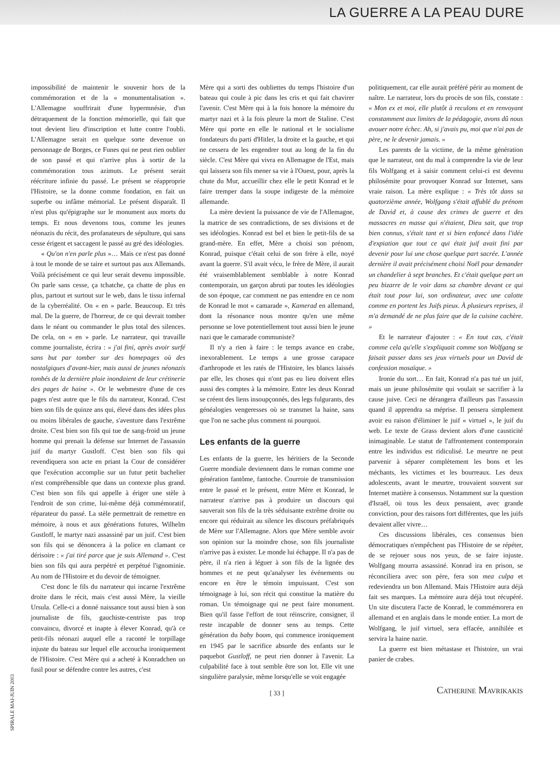LA GUERRE A LA PEAU DURE
SPIRALE MAI-JUIN 2003
impossibilité de maintenir le souvenir hors de la commémoration et de la « monumentalisation ». L'Allemagne souffrirait d'une hypermnésie, d'un détraquement de la fonction mémorielle, qui fait que tout devient lieu d'inscription et lutte contre l'oubli. L'Allemagne serait en quelque sorte devenue un personnage de Borges, ce Funes qui ne peut rien oublier de son passé et qui n'arrive plus à sortir de la commémoration tous azimuts. Le présent serait réécriture infinie du passé. Le présent se réapproprie l'Histoire, se la donne comme fondation, en fait un superbe ou infâme mémorial. Le présent disparaît. Il n'est plus qu'épigraphe sur le monument aux morts du temps. Et nous devenons tous, comme les jeunes néonazis du récit, des profanateurs de sépulture, qui sans cesse érigent et saccagent le passé au gré des idéologies.
« Qu'on n'en parle plus »… Mais ce n'est pas donné à tout le monde de se taire et surtout pas aux Allemands. Voilà précisément ce qui leur serait devenu impossible. On parle sans cesse, ça tchatche, ça chatte de plus en plus, partout et surtout sur le web, dans le tissu infernal de la cyberréalité. On « en » parle. Beaucoup. Et très mal. De la guerre, de l'horreur, de ce qui devrait tomber dans le néant ou commander le plus total des silences. De cela, on « en » parle. Le narrateur, qui travaille comme journaliste, écrira : « j'ai fini, après avoir surfé sans but par tomber sur des homepages où des nostalgiques d'avant-hier, mais aussi de jeunes néonazis tombés de la dernière pluie inondaient de leur crétinerie des pages de haine ». Or le webmestre d'une de ces pages n'est autre que le fils du narrateur, Konrad. C'est bien son fils de quinze ans qui, élevé dans des idées plus ou moins libérales de gauche, s'aventure dans l'extrême droite. C'est bien son fils qui tue de sang-froid un jeune homme qui prenait la défense sur Internet de l'assassin juif du martyr Gustloff. C'est bien son fils qui revendiquera son acte en priant la Cour de considérer que l'exécution accomplie sur un futur petit bachelier n'est compréhensible que dans un contexte plus grand. C'est bien son fils qui appelle à ériger une stèle à l'endroit de son crime, lui-même déjà commémoratif, réparateur du passé. La stèle permettrait de remettre en mémoire, à nous et aux générations futures, Wilhelm Gustloff, le martyr nazi assassiné par un juif. C'est bien son fils qui se dénoncera à la police en clamant ce dérisoire : « j'ai tiré parce que je suis Allemand ». C'est bien son fils qui aura perpétré et perpétué l'ignominie. Au nom de l'Histoire et du devoir de témoigner.
C'est donc le fils du narrateur qui incarne l'extrême droite dans le récit, mais c'est aussi Mère, la vieille Ursula. Celle-ci a donné naissance tout aussi bien à son journaliste de fils, gauchiste-centriste pas trop convaincu, divorcé et inapte à élever Konrad, qu'à ce petit-fils néonazi auquel elle a raconté le torpillage injuste du bateau sur lequel elle accoucha ironiquement de l'Histoire. C'est Mère qui a acheté à Konradchen un fusil pour se défendre contre les autres, c'est
Mère qui a sorti des oubliettes du temps l'histoire d'un bateau qui coule à pic dans les cris et qui fait chavirer l'avenir. C'est Mère qui à la fois honore la mémoire du martyr nazi et à la fois pleure la mort de Staline. C'est Mère qui porte en elle le national et le socialisme fondateurs du parti d'Hitler, la droite et la gauche, et qui ne cessera de les engendrer tout au long de la fin du siècle. C'est Mère qui vivra en Allemagne de l'Est, mais qui laissera son fils mener sa vie à l'Ouest, pour, après la chute du Mur, accueillir chez elle le petit Konrad et le faire tremper dans la soupe indigeste de la mémoire allemande.
La mère devient la puissance de vie de l'Allemagne, la matrice de ses contradictions, de ses divisions et de ses idéologies. Konrad est bel et bien le petit-fils de sa grand-mère. En effet, Mère a choisi son prénom, Konrad, puisque c'était celui de son frère à elle, noyé avant la guerre. S'il avait vécu, le frère de Mère, il aurait été vraisemblablement semblable à notre Konrad contemporain, un garçon abruti par toutes les idéologies de son époque, car comment ne pas entendre en ce nom de Konrad le mot « camarade », Kamerad en allemand, dont la résonance nous montre qu'en une même personne se love potentiellement tout aussi bien le jeune nazi que le camarade communiste?
Il n'y a rien à faire : le temps avance en crabe, inexorablement. Le temps a une grosse carapace d'arthropode et les ratés de l'Histoire, les blancs laissés par elle, les choses qui n'ont pas eu lieu doivent elles aussi des comptes à la mémoire. Entre les deux Konrad se créent des liens insoupçonnés, des legs fulgurants, des généalogies vengeresses où se transmet la haine, sans que l'on ne sache plus comment ni pourquoi.
Les enfants de la guerre
Les enfants de la guerre, les héritiers de la Seconde Guerre mondiale deviennent dans le roman comme une génération fantôme, fantoche. Courroie de transmission entre le passé et le présent, entre Mère et Konrad, le narrateur n'arrive pas à produire un discours qui sauverait son fils de la très séduisante extrême droite ou encore qui réduirait au silence les discours préfabriqués de Mère sur l'Allemagne. Alors que Mère semble avoir son opinion sur la moindre chose, son fils journaliste n'arrive pas à exister. Le monde lui échappe. Il n'a pas de père, il n'a rien à léguer à son fils de la lignée des hommes et ne peut qu'analyser les événements ou encore en être le témoin impuissant. C'est son témoignage à lui, son récit qui constitue la matière du roman. Un témoignage qui ne peut faire monument. Bien qu'il fasse l'effort de tout réinscrire, consigner, il reste incapable de donner sens au temps. Cette génération du baby boom, qui commence ironiquement en 1945 par le sacrifice absurde des enfants sur le paquebot Gustloff, ne peut rien donner à l'avenir. La culpabilité face à tout semble être son lot. Elle vit une singulière paralysie, même lorsqu'elle se voit engagée
[ 33 ]
politiquement, car elle aurait préféré périr au moment de naître. Le narrateur, lors du procès de son fils, constate : « Mon ex et moi, elle plutôt à reculons et en renvoyant constamment aux limites de la pédagogie, avons dû nous avouer notre échec. Ah, si j'avais pu, moi que n'ai pas de père, ne le devenir jamais. »
Les parents de la victime, de la même génération que le narrateur, ont du mal à comprendre la vie de leur fils Wolfgang et à saisir comment celui-ci est devenu philosémite pour provoquer Konrad sur Internet, sans vraie raison. La mère explique : « Très tôt dans sa quatorzième année, Wolfgang s'était affublé du prénom de David et, à cause des crimes de guerre et des massacres en masse qui n'étaient, Dieu sait, que trop bien connus, s'était tant et si bien enfoncé dans l'idée d'expiation que tout ce qui était juif avait fini par devenir pour lui une chose quelque part sacrée. L'année dernière il avait précisément choisi Noël pour demander un chandelier à sept branches. Et c'était quelque part un peu bizarre de le voir dans sa chambre devant ce qui était tout pour lui, son ordinateur, avec une calotte comme en portent les Juifs pieux. À plusieurs reprises, il m'a demandé de ne plus faire que de la cuisine cachère. »
Et le narrateur d'ajouter : « En tout cas, c'était comme cela qu'elle s'expliquait comme son Wolfgang se faisait passer dans ses jeux virtuels pour un David de confession mosaïque. »
Ironie du sort… En fait, Konrad n'a pas tué un juif, mais un jeune philosémite qui voulait se sacrifier à la cause juive. Ceci ne dérangera d'ailleurs pas l'assassin quand il apprendra sa méprise. Il pensera simplement avoir eu raison d'éliminer le juif « virtuel », le juif du web. Le texte de Grass devient alors d'une causticité inimaginable. Le statut de l'affrontement contemporain entre les individus est ridiculisé. Le meurtre ne peut parvenir à séparer complètement les bons et les méchants, les victimes et les bourreaux. Les deux adolescents, avant le meurtre, trouvaient souvent sur Internet matière à consensus. Notamment sur la question d'Israël, où tous les deux pensaient, avec grande conviction, pour des raisons fort différentes, que les juifs devaient aller vivre…
Ces discussions libérales, ces consensus bien démocratiques n'empêchent pas l'Histoire de se répéter, de se rejouer sous nos yeux, de se faire injuste. Wolfgang mourra assassiné. Konrad ira en prison, se réconciliera avec son père, fera son mea culpa et redeviendra un bon Allemand. Mais l'Histoire aura déjà fait ses marques. La mémoire aura déjà tout récupéré. Un site discutera l'acte de Konrad, le commémorera en allemand et en anglais dans le monde entier. La mort de Wolfgang, le juif virtuel, sera effacée, annihilée et servira la haine nazie.
La guerre est bien métastase et l'histoire, un vrai panier de crabes.
Catherine Mavrikakis